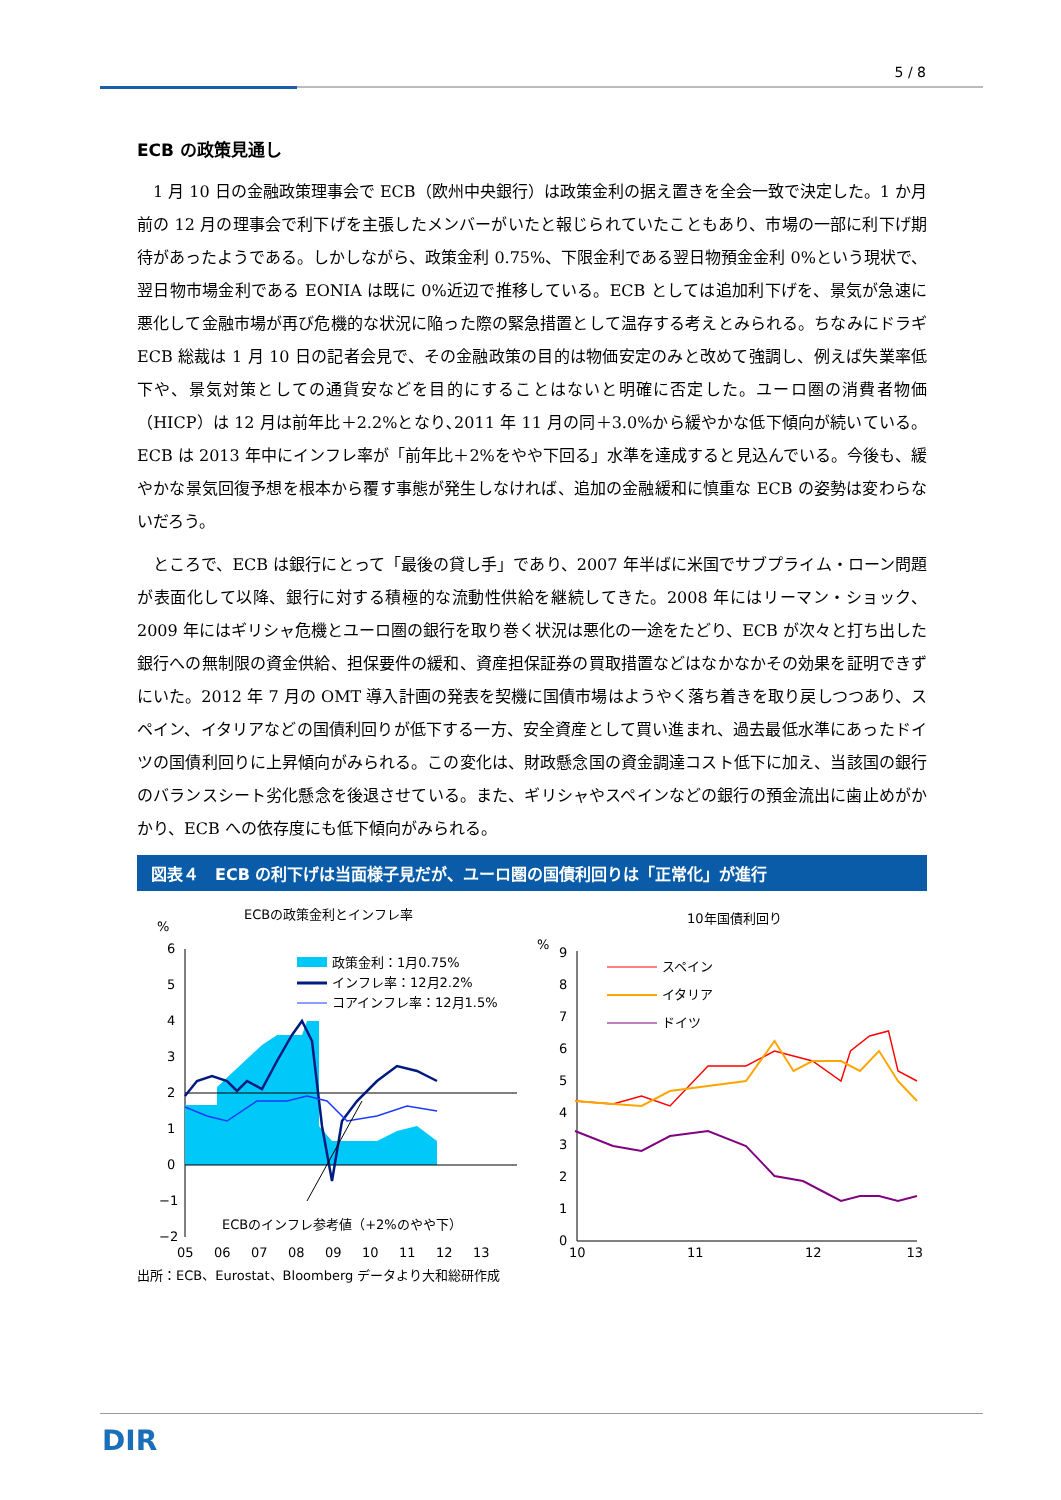5 / 8
ECB の政策見通し
1 月 10 日の金融政策理事会で ECB（欧州中央銀行）は政策金利の据え置きを全会一致で決定した。1 か月前の 12 月の理事会で利下げを主張したメンバーがいたと報じられていたこともあり、市場の一部に利下げ期待があったようである。しかしながら、政策金利 0.75%、下限金利である翌日物預金金利 0%という現状で、翌日物市場金利である EONIA は既に 0%近辺で推移している。ECB としては追加利下げを、景気が急速に悪化して金融市場が再び危機的な状況に陥った際の緊急措置として温存する考えとみられる。ちなみにドラギ ECB 総裁は 1 月 10 日の記者会見で、その金融政策の目的は物価安定のみと改めて強調し、例えば失業率低下や、景気対策としての通貨安などを目的にすることはないと明確に否定した。ユーロ圏の消費者物価（HICP）は 12 月は前年比＋2.2%となり､2011 年 11 月の同＋3.0%から緩やかな低下傾向が続いている。ECB は 2013 年中にインフレ率が「前年比＋2%をやや下回る」水準を達成すると見込んでいる。今後も、緩やかな景気回復予想を根本から覆す事態が発生しなければ、追加の金融緩和に慎重な ECB の姿勢は変わらないだろう。
ところで、ECB は銀行にとって「最後の貸し手」であり、2007 年半ばに米国でサブプライム・ローン問題が表面化して以降、銀行に対する積極的な流動性供給を継続してきた。2008 年にはリーマン・ショック、2009 年にはギリシャ危機とユーロ圏の銀行を取り巻く状況は悪化の一途をたどり、ECB が次々と打ち出した銀行への無制限の資金供給、担保要件の緩和、資産担保証券の買取措置などはなかなかその効果を証明できずにいた。2012 年 7 月の OMT 導入計画の発表を契機に国債市場はようやく落ち着きを取り戻しつつあり、スペイン、イタリアなどの国債利回りが低下する一方、安全資産として買い進まれ、過去最低水準にあったドイツの国債利回りに上昇傾向がみられる。この変化は、財政懸念国の資金調達コスト低下に加え、当該国の銀行のバランスシート劣化懸念を後退させている。また、ギリシャやスペインなどの銀行の預金流出に歯止めがかかり、ECB への依存度にも低下傾向がみられる。
図表４　ECB の利下げは当面様子見だが、ユーロ圏の国債利回りは「正常化」が進行
ECBの政策金利とインフレ率
%
6
5
4
3
2
1
0
−1
−2
政策金利：1月0.75%
インフレ率：12月2.2%
コアインフレ率：12月1.5%
ECBのインフレ参考値（+2%のやや下）
05
06
07
08
09
10
11
12
13
10年国債利回り
%
9
8
7
6
5
4
3
2
1
0
スペイン
イタリア
ドイツ
10
11
12
13
出所：ECB、Eurostat、Bloomberg データより大和総研作成
DIR